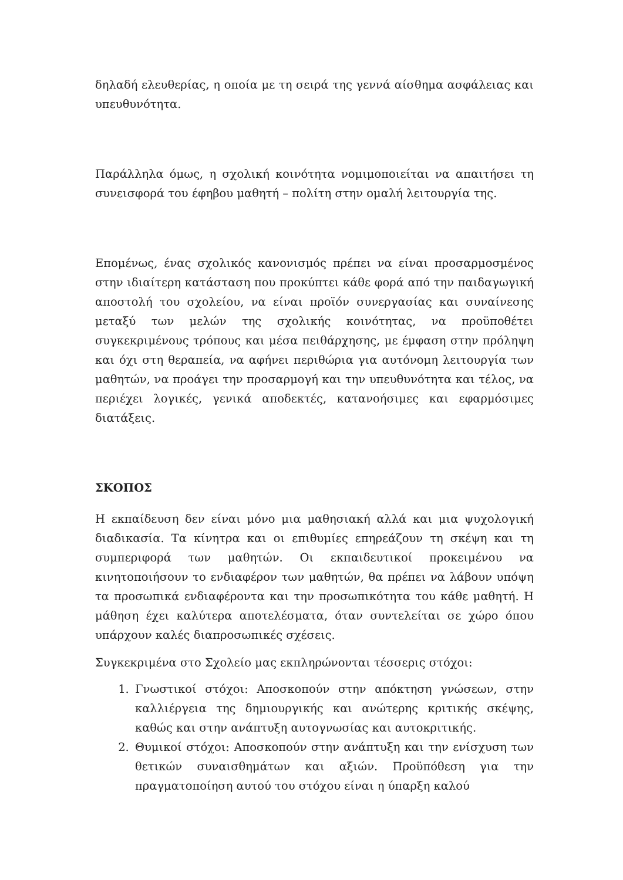δηλαδή ελευθερίας, η οποία με τη σειρά της γεννά αίσθημα ασφάλειας και υπευθυνότητα.
Παράλληλα όμως, η σχολική κοινότητα νομιμοποιείται να απαιτήσει τη συνεισφορά του έφηβου μαθητή – πολίτη στην ομαλή λειτουργία της.
Επομένως, ένας σχολικός κανονισμός πρέπει να είναι προσαρμοσμένος στην ιδιαίτερη κατάσταση που προκύπτει κάθε φορά από την παιδαγωγική αποστολή του σχολείου, να είναι προϊόν συνεργασίας και συναίνεσης μεταξύ των μελών της σχολικής κοινότητας, να προϋποθέτει συγκεκριμένους τρόπους και μέσα πειθάρχησης, με έμφαση στην πρόληψη και όχι στη θεραπεία, να αφήνει περιθώρια για αυτόνομη λειτουργία των μαθητών, να προάγει την προσαρμογή και την υπευθυνότητα και τέλος, να περιέχει λογικές, γενικά αποδεκτές, κατανοήσιμες και εφαρμόσιμες διατάξεις.
ΣΚΟΠΟΣ
Η εκπαίδευση δεν είναι μόνο μια μαθησιακή αλλά και μια ψυχολογική διαδικασία. Τα κίνητρα και οι επιθυμίες επηρεάζουν τη σκέψη και τη συμπεριφορά των μαθητών. Οι εκπαιδευτικοί προκειμένου να κινητοποιήσουν το ενδιαφέρον των μαθητών, θα πρέπει να λάβουν υπόψη τα προσωπικά ενδιαφέροντα και την προσωπικότητα του κάθε μαθητή. Η μάθηση έχει καλύτερα αποτελέσματα, όταν συντελείται σε χώρο όπου υπάρχουν καλές διαπροσωπικές σχέσεις.
Συγκεκριμένα στο Σχολείο μας εκπληρώνονται τέσσερις στόχοι:
1. Γνωστικοί στόχοι: Αποσκοπούν στην απόκτηση γνώσεων, στην καλλιέργεια της δημιουργικής και ανώτερης κριτικής σκέψης, καθώς και στην ανάπτυξη αυτογνωσίας και αυτοκριτικής.
2. Θυμικοί στόχοι: Αποσκοπούν στην ανάπτυξη και την ενίσχυση των θετικών συναισθημάτων και αξιών. Προϋπόθεση για την πραγματοποίηση αυτού του στόχου είναι η ύπαρξη καλού